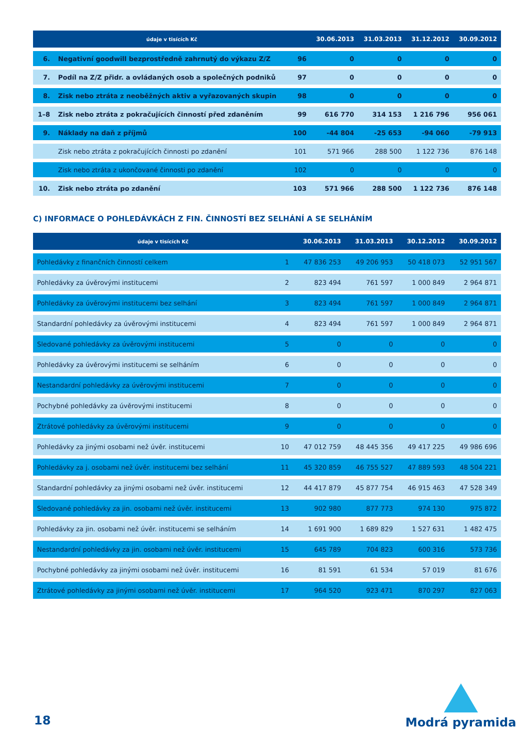| údaje v tisících Kč | | | 30.06.2013 | 31.03.2013 | 31.12.2012 | 30.09.2012 |
| --- | --- | --- | --- | --- | --- | --- |
| 6. | Negativní goodwill bezprostředně zahrnutý do výkazu Z/Z | 96 | 0 | 0 | 0 | 0 |
| 7. | Podíl na Z/Z přidr. a ovládaných osob a společných podniků | 97 | 0 | 0 | 0 | 0 |
| 8. | Zisk nebo ztráta z neoběžných aktiv a vyřazovaných skupin | 98 | 0 | 0 | 0 | 0 |
| 1–8 | Zisk nebo ztráta z pokračujících činností před zdaněním | 99 | 616 770 | 314 153 | 1 216 796 | 956 061 |
| 9. | Náklady na daň z příjmů | 100 | -44 804 | -25 653 | -94 060 | -79 913 |
| | Zisk nebo ztráta z pokračujících činnosti po zdanění | 101 | 571 966 | 288 500 | 1 122 736 | 876 148 |
| | Zisk nebo ztráta z ukončované činnosti po zdanění | 102 | 0 | 0 | 0 | 0 |
| 10. | Zisk nebo ztráta po zdanění | 103 | 571 966 | 288 500 | 1 122 736 | 876 148 |
C) INFORMACE O POHLEDÁVKÁCH Z FIN. ČINNOSTÍ BEZ SELHÁNÍ A SE SELHÁNÍM
| údaje v tisících Kč | | 30.06.2013 | 31.03.2013 | 30.12.2012 | 30.09.2012 |
| --- | --- | --- | --- | --- | --- |
| Pohledávky z finančních činností celkem | 1 | 47 836 253 | 49 206 953 | 50 418 073 | 52 951 567 |
| Pohledávky za úvěrovými institucemi | 2 | 823 494 | 761 597 | 1 000 849 | 2 964 871 |
| Pohledávky za úvěrovými institucemi bez selhání | 3 | 823 494 | 761 597 | 1 000 849 | 2 964 871 |
| Standardní pohledávky za úvěrovými institucemi | 4 | 823 494 | 761 597 | 1 000 849 | 2 964 871 |
| Sledované pohledávky za úvěrovými institucemi | 5 | 0 | 0 | 0 | 0 |
| Pohledávky za úvěrovými institucemi se selháním | 6 | 0 | 0 | 0 | 0 |
| Nestandardní pohledávky za úvěrovými institucemi | 7 | 0 | 0 | 0 | 0 |
| Pochybné pohledávky za úvěrovými institucemi | 8 | 0 | 0 | 0 | 0 |
| Ztrátové pohledávky za úvěrovými institucemi | 9 | 0 | 0 | 0 | 0 |
| Pohledávky za jinými osobami než úvěr. institucemi | 10 | 47 012 759 | 48 445 356 | 49 417 225 | 49 986 696 |
| Pohledávky za j. osobami než úvěr. institucemi bez selhání | 11 | 45 320 859 | 46 755 527 | 47 889 593 | 48 504 221 |
| Standardní pohledávky za jinými osobami než úvěr. institucemi | 12 | 44 417 879 | 45 877 754 | 46 915 463 | 47 528 349 |
| Sledované pohledávky za jin. osobami než úvěr. institucemi | 13 | 902 980 | 877 773 | 974 130 | 975 872 |
| Pohledávky za jin. osobami než úvěr. institucemi se selháním | 14 | 1 691 900 | 1 689 829 | 1 527 631 | 1 482 475 |
| Nestandardní pohledávky za jin. osobami než úvěr. institucemi | 15 | 645 789 | 704 823 | 600 316 | 573 736 |
| Pochybné pohledávky za jinými osobami než úvěr. institucemi | 16 | 81 591 | 61 534 | 57 019 | 81 676 |
| Ztrátové pohledávky za jinými osobami než úvěr. institucemi | 17 | 964 520 | 923 471 | 870 297 | 827 063 |
18
Modrá pyramida